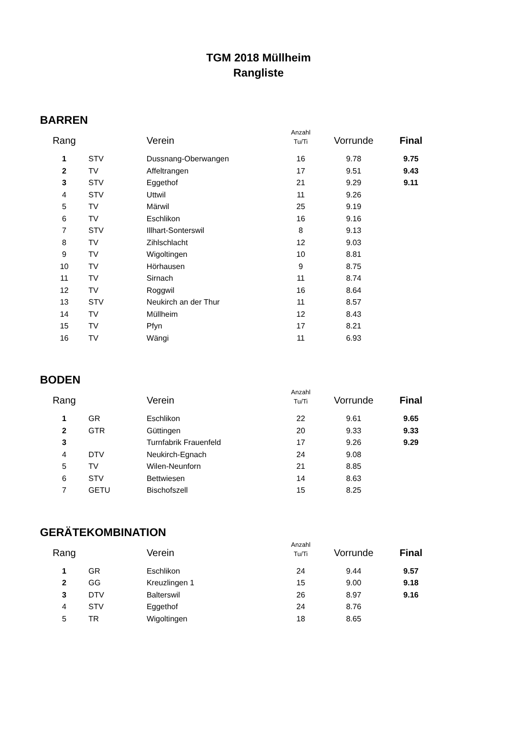TGM 2018 Müllheim
Rangliste
BARREN
| Rang | | Verein | Anzahl Tu/Ti | Vorrunde | Final |
| --- | --- | --- | --- | --- | --- |
| 1 | STV | Dussnang-Oberwangen | 16 | 9.78 | 9.75 |
| 2 | TV | Affeltrangen | 17 | 9.51 | 9.43 |
| 3 | STV | Eggethof | 21 | 9.29 | 9.11 |
| 4 | STV | Uttwil | 11 | 9.26 | |
| 5 | TV | Märwil | 25 | 9.19 | |
| 6 | TV | Eschlikon | 16 | 9.16 | |
| 7 | STV | Illhart-Sonterswil | 8 | 9.13 | |
| 8 | TV | Zihlschlacht | 12 | 9.03 | |
| 9 | TV | Wigoltingen | 10 | 8.81 | |
| 10 | TV | Hörhausen | 9 | 8.75 | |
| 11 | TV | Sirnach | 11 | 8.74 | |
| 12 | TV | Roggwil | 16 | 8.64 | |
| 13 | STV | Neukirch an der Thur | 11 | 8.57 | |
| 14 | TV | Müllheim | 12 | 8.43 | |
| 15 | TV | Pfyn | 17 | 8.21 | |
| 16 | TV | Wängi | 11 | 6.93 | |
BODEN
| Rang | | Verein | Anzahl Tu/Ti | Vorrunde | Final |
| --- | --- | --- | --- | --- | --- |
| 1 | GR | Eschlikon | 22 | 9.61 | 9.65 |
| 2 | GTR | Güttingen | 20 | 9.33 | 9.33 |
| 3 | | Turnfabrik Frauenfeld | 17 | 9.26 | 9.29 |
| 4 | DTV | Neukirch-Egnach | 24 | 9.08 | |
| 5 | TV | Wilen-Neunforn | 21 | 8.85 | |
| 6 | STV | Bettwiesen | 14 | 8.63 | |
| 7 | GETU | Bischofszell | 15 | 8.25 | |
GERÄTEKOMBINATION
| Rang | | Verein | Anzahl Tu/Ti | Vorrunde | Final |
| --- | --- | --- | --- | --- | --- |
| 1 | GR | Eschlikon | 24 | 9.44 | 9.57 |
| 2 | GG | Kreuzlingen 1 | 15 | 9.00 | 9.18 |
| 3 | DTV | Balterswil | 26 | 8.97 | 9.16 |
| 4 | STV | Eggethof | 24 | 8.76 | |
| 5 | TR | Wigoltingen | 18 | 8.65 | |